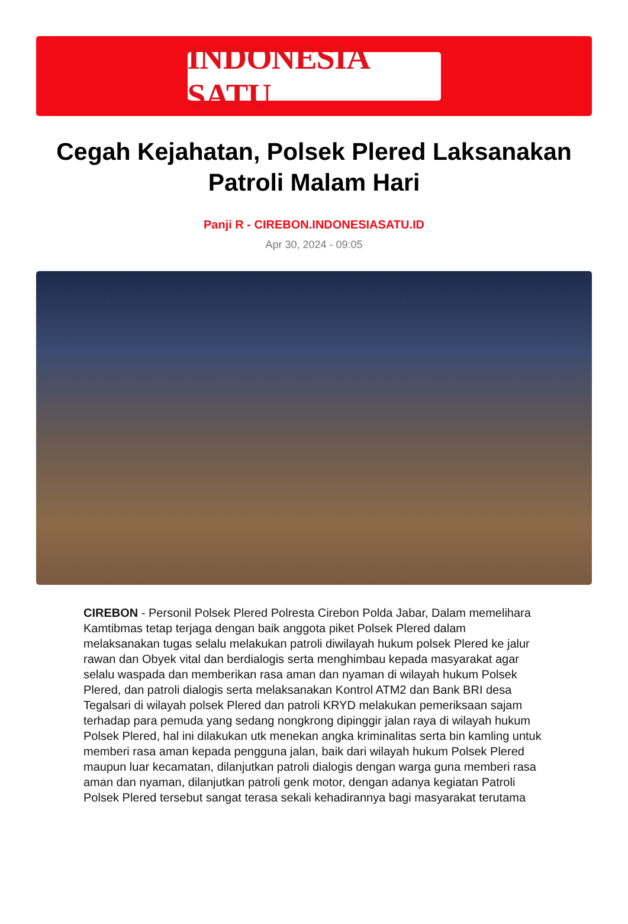INDONESIA SATU
Cegah Kejahatan, Polsek Plered Laksanakan Patroli Malam Hari
Panji R - CIREBON.INDONESIASATU.ID
Apr 30, 2024 - 09:05
CIREBON - Personil Polsek Plered Polresta Cirebon Polda Jabar, Dalam memelihara Kamtibmas tetap terjaga dengan baik anggota piket Polsek Plered dalam melaksanakan tugas selalu melakukan patroli diwilayah hukum polsek Plered ke jalur rawan dan Obyek vital dan berdialogis serta menghimbau kepada masyarakat agar selalu waspada dan memberikan rasa aman dan nyaman di wilayah hukum Polsek Plered, dan patroli dialogis serta melaksanakan Kontrol ATM2 dan Bank BRI desa Tegalsari di wilayah polsek Plered dan patroli KRYD melakukan pemeriksaan sajam terhadap para pemuda yang sedang nongkrong dipinggir jalan raya di wilayah hukum Polsek Plered, hal ini dilakukan utk menekan angka kriminalitas serta bin kamling untuk memberi rasa aman kepada pengguna jalan, baik dari wilayah hukum Polsek Plered maupun luar kecamatan, dilanjutkan patroli dialogis dengan warga guna memberi rasa aman dan nyaman, dilanjutkan patroli genk motor, dengan adanya kegiatan Patroli Polsek Plered tersebut sangat terasa sekali kehadirannya bagi masyarakat terutama